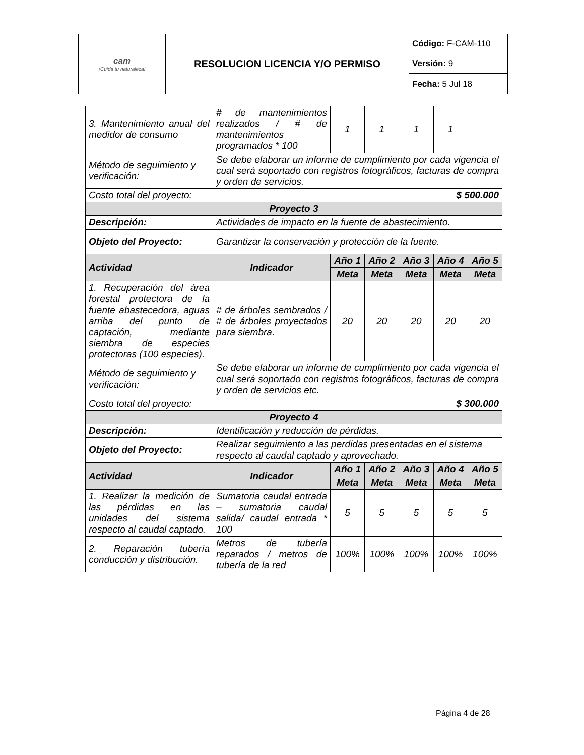| cam ¡Cuida tu naturaleza! | RESOLUCION LICENCIA Y/O PERMISO | Código: F-CAM-110 |
| | | Versión: 9 |
| | | Fecha: 5 Jul 18 |
| 3. Mantenimiento anual del medidor de consumo | # de mantenimientos realizados / # de mantenimientos programados * 100 | 1 | 1 | 1 | 1 | |
| Método de seguimiento y verificación: | Se debe elaborar un informe de cumplimiento por cada vigencia el cual será soportado con registros fotográficos, facturas de compra y orden de servicios. | | | | | |
| Costo total del proyecto: | $ 500.000 | | | | | |
| Proyecto 3 | | | | | | |
| Descripción: | Actividades de impacto en la fuente de abastecimiento. | | | | | |
| Objeto del Proyecto: | Garantizar la conservación y protección de la fuente. | | | | | |
| Actividad | Indicador | Año 1 | Año 2 | Año 3 | Año 4 | Año 5 |
| | | Meta | Meta | Meta | Meta | Meta |
| 1. Recuperación del área forestal protectora de la fuente abastecedora, aguas arriba del punto de captación, mediante siembra de especies protectoras (100 especies). | # de árboles sembrados / # de árboles proyectados para siembra. | 20 | 20 | 20 | 20 | 20 |
| Método de seguimiento y verificación: | Se debe elaborar un informe de cumplimiento por cada vigencia el cual será soportado con registros fotográficos, facturas de compra y orden de servicios etc. | | | | | |
| Costo total del proyecto: | $ 300.000 | | | | | |
| Proyecto 4 | | | | | | |
| Descripción: | Identificación y reducción de pérdidas. | | | | | |
| Objeto del Proyecto: | Realizar seguimiento a las perdidas presentadas en el sistema respecto al caudal captado y aprovechado. | | | | | |
| Actividad | Indicador | Año 1 | Año 2 | Año 3 | Año 4 | Año 5 |
| | | Meta | Meta | Meta | Meta | Meta |
| 1. Realizar la medición de las pérdidas en las unidades del sistema respecto al caudal captado. | Sumatoria caudal entrada – sumatoria caudal salida/ caudal entrada * 100 | 5 | 5 | 5 | 5 | 5 |
| 2. Reparación tubería conducción y distribución. | Metros de tubería reparados / metros de tubería de la red | 100% | 100% | 100% | 100% | 100% |
Página 4 de 28